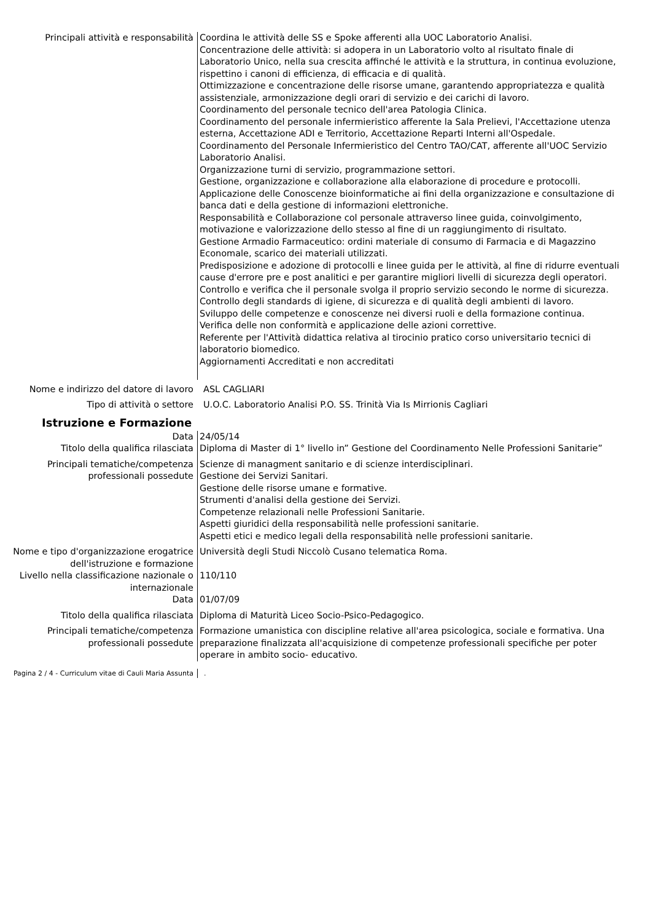Principali attività e responsabilità Coordina le attività delle SS e Spoke afferenti alla UOC Laboratorio Analisi.
Concentrazione delle attività: si adopera in un Laboratorio volto al risultato finale di Laboratorio Unico, nella sua crescita affinché le attività e la struttura, in continua evoluzione, rispettino i canoni di efficienza, di efficacia e di qualità.
Ottimizzazione e concentrazione delle risorse umane, garantendo appropriatezza e qualità assistenziale, armonizzazione degli orari di servizio e dei carichi di lavoro.
Coordinamento del personale tecnico dell'area Patologia Clinica.
Coordinamento del personale infermieristico afferente la Sala Prelievi, l'Accettazione utenza esterna, Accettazione ADI e Territorio, Accettazione Reparti Interni all'Ospedale.
Coordinamento del Personale Infermieristico del Centro TAO/CAT, afferente all'UOC Servizio Laboratorio Analisi.
Organizzazione turni di servizio, programmazione settori.
Gestione, organizzazione e collaborazione alla elaborazione di procedure e protocolli.
Applicazione delle Conoscenze bioinformatiche ai fini della organizzazione e consultazione di banca dati e della gestione di informazioni elettroniche.
Responsabilità e Collaborazione col personale attraverso linee guida, coinvolgimento, motivazione e valorizzazione dello stesso al fine di un raggiungimento di risultato.
Gestione Armadio Farmaceutico: ordini materiale di consumo di Farmacia e di Magazzino Economale, scarico dei materiali utilizzati.
Predisposizione e adozione di protocolli e linee guida per le attività, al fine di ridurre eventuali cause d'errore pre e post analitici e per garantire migliori livelli di sicurezza degli operatori.
Controllo e verifica che il personale svolga il proprio servizio secondo le norme di sicurezza.
Controllo degli standards di igiene, di sicurezza e di qualità degli ambienti di lavoro.
Sviluppo delle competenze e conoscenze nei diversi ruoli e della formazione continua.
Verifica delle non conformità e applicazione delle azioni correttive.
Referente per l'Attività didattica relativa al tirocinio pratico corso universitario tecnici di laboratorio biomedico.
Aggiornamenti Accreditati e non accreditati
Nome e indirizzo del datore di lavoro
ASL CAGLIARI
Tipo di attività o settore U.O.C. Laboratorio Analisi P.O. SS. Trinità Via Is Mirrionis Cagliari
Istruzione e Formazione
Data 24/05/14
Titolo della qualifica rilasciata Diploma di Master di 1° livello in” Gestione del Coordinamento Nelle Professioni Sanitarie”
Principali tematiche/competenza professionali possedute
Scienze di managment sanitario e di scienze interdisciplinari.
Gestione dei Servizi Sanitari.
Gestione delle risorse umane e formative.
Strumenti d'analisi della gestione dei Servizi.
Competenze relazionali nelle Professioni Sanitarie.
Aspetti giuridici della responsabilità nelle professioni sanitarie.
Aspetti etici e medico legali della responsabilità nelle professioni sanitarie.
Nome e tipo d'organizzazione erogatrice dell'istruzione e formazione
Università degli Studi Niccolò Cusano telematica Roma.
Livello nella classificazione nazionale o internazionale
110/110
Data 01/07/09
Titolo della qualifica rilasciata Diploma di Maturità Liceo Socio-Psico-Pedagogico.
Principali tematiche/competenza professionali possedute
Formazione umanistica con discipline relative all'area psicologica, sociale e formativa. Una preparazione finalizzata all'acquisizione di competenze professionali specifiche per poter operare in ambito socio- educativo.
Pagina 2 / 4 - Curriculum vitae di Cauli Maria Assunta
.